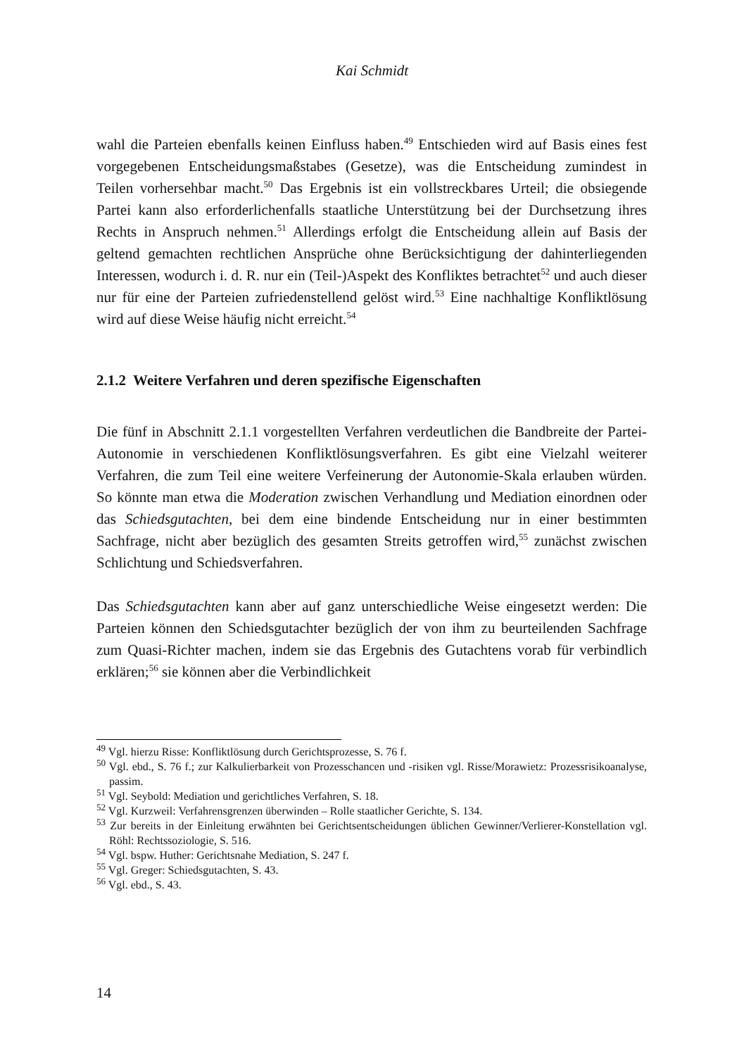Kai Schmidt
wahl die Parteien ebenfalls keinen Einfluss haben.<sup>49</sup> Entschieden wird auf Basis eines fest vorgegebenen Entscheidungsmaßstabes (Gesetze), was die Entscheidung zumindest in Teilen vorhersehbar macht.<sup>50</sup> Das Ergebnis ist ein vollstreckbares Urteil; die obsiegende Partei kann also erforderlichenfalls staatliche Unterstützung bei der Durchsetzung ihres Rechts in Anspruch nehmen.<sup>51</sup> Allerdings erfolgt die Entscheidung allein auf Basis der geltend gemachten rechtlichen Ansprüche ohne Berücksichtigung der dahinterliegenden Interessen, wodurch i. d. R. nur ein (Teil-)Aspekt des Konfliktes betrachtet<sup>52</sup> und auch dieser nur für eine der Parteien zufriedenstellend gelöst wird.<sup>53</sup> Eine nachhaltige Konfliktlösung wird auf diese Weise häufig nicht erreicht.<sup>54</sup>
2.1.2 Weitere Verfahren und deren spezifische Eigenschaften
Die fünf in Abschnitt 2.1.1 vorgestellten Verfahren verdeutlichen die Bandbreite der Partei-Autonomie in verschiedenen Konfliktlösungsverfahren. Es gibt eine Vielzahl weiterer Verfahren, die zum Teil eine weitere Verfeinerung der Autonomie-Skala erlauben würden. So könnte man etwa die Moderation zwischen Verhandlung und Mediation einordnen oder das Schiedsgutachten, bei dem eine bindende Entscheidung nur in einer bestimmten Sachfrage, nicht aber bezüglich des gesamten Streits getroffen wird,<sup>55</sup> zunächst zwischen Schlichtung und Schiedsverfahren.
Das Schiedsgutachten kann aber auf ganz unterschiedliche Weise eingesetzt werden: Die Parteien können den Schiedsgutachter bezüglich der von ihm zu beurteilenden Sachfrage zum Quasi-Richter machen, indem sie das Ergebnis des Gutachtens vorab für verbindlich erklären;<sup>56</sup> sie können aber die Verbindlichkeit
<sup>49</sup> Vgl. hierzu Risse: Konfliktlösung durch Gerichtsprozesse, S. 76 f.
<sup>50</sup> Vgl. ebd., S. 76 f.; zur Kalkulierbarkeit von Prozesschancen und -risiken vgl. Risse/Morawietz: Prozessrisikoanalyse, passim.
<sup>51</sup> Vgl. Seybold: Mediation und gerichtliches Verfahren, S. 18.
<sup>52</sup> Vgl. Kurzweil: Verfahrensgrenzen überwinden – Rolle staatlicher Gerichte, S. 134.
<sup>53</sup> Zur bereits in der Einleitung erwähnten bei Gerichtsentscheidungen üblichen Gewinner/Verlierer-Konstellation vgl. Röhl: Rechtssoziologie, S. 516.
<sup>54</sup> Vgl. bspw. Huther: Gerichtsnahe Mediation, S. 247 f.
<sup>55</sup> Vgl. Greger: Schiedsgutachten, S. 43.
<sup>56</sup> Vgl. ebd., S. 43.
14